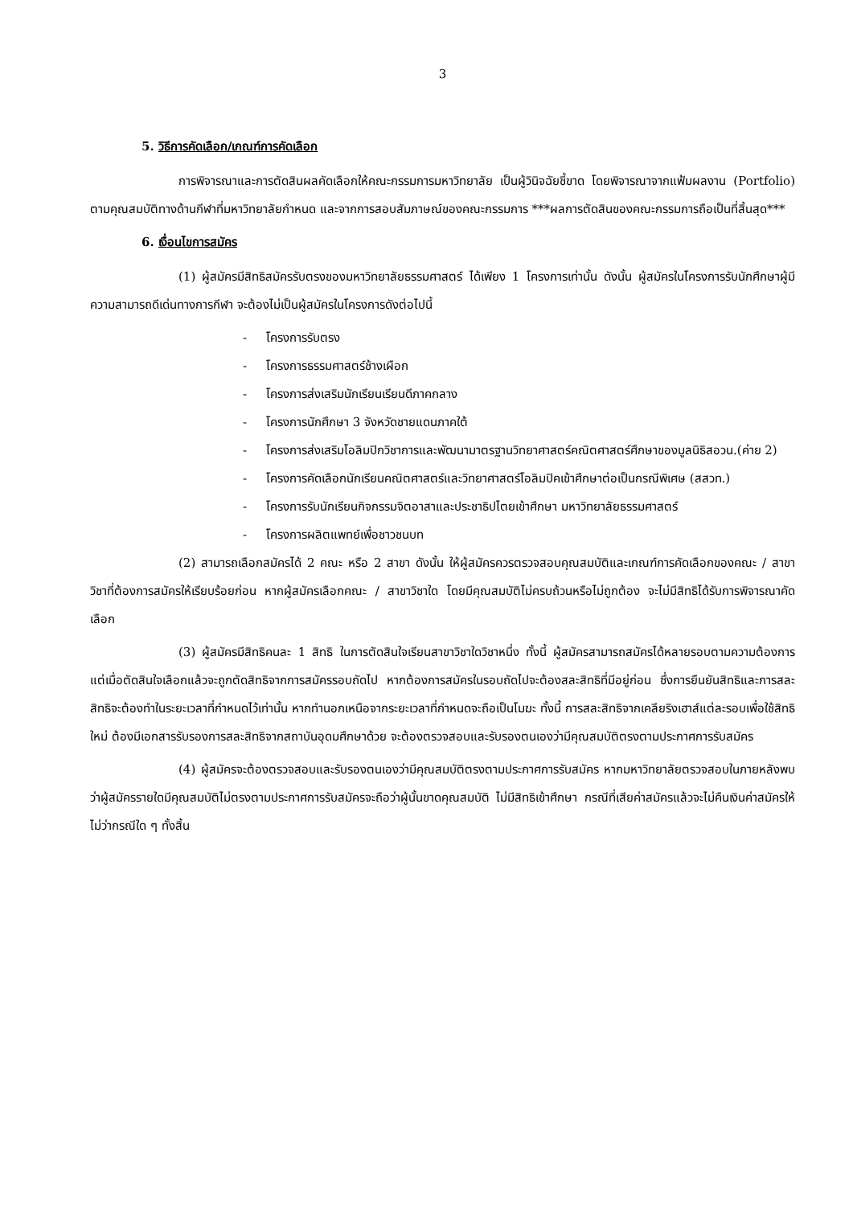3
5. วิธีการคัดเลือก/เกณฑ์การคัดเลือก
การพิจารณาและการตัดสินผลคัดเลือกให้คณะกรรมการมหาวิทยาลัย เป็นผู้วินิจฉัยชี้ขาด โดยพิจารณาจากแฟ้มผลงาน (Portfolio) ตามคุณสมบัติทางด้านกีฬาที่มหาวิทยาลัยกำหนด และจากการสอบสัมภาษณ์ของคณะกรรมการ ***ผลการตัดสินของคณะกรรมการถือเป็นที่สิ้นสุด***
6. เงื่อนไขการสมัคร
(1) ผู้สมัครมีสิทธิสมัครรับตรงของมหาวิทยาลัยธรรมศาสตร์ ได้เพียง 1 โครงการเท่านั้น ดังนั้น ผู้สมัครในโครงการรับนักศึกษาผู้มีความสามารถดีเด่นทางการกีฬา จะต้องไม่เป็นผู้สมัครในโครงการดังต่อไปนี้
- โครงการรับตรง
- โครงการธรรมศาสตร์ช้างเผือก
- โครงการส่งเสริมนักเรียนเรียนดีภาคกลาง
- โครงการนักศึกษา 3 จังหวัดชายแดนภาคใต้
- โครงการส่งเสริมโอลิมปิกวิชาการและพัฒนามาตรฐานวิทยาศาสตร์คณิตศาสตร์ศึกษาของมูลนิธิสอวน.(ค่าย 2)
- โครงการคัดเลือกนักเรียนคณิตศาสตร์และวิทยาศาสตร์โอลิมปิคเข้าศึกษาต่อเป็นกรณีพิเศษ (สสวท.)
- โครงการรับนักเรียนกิจกรรมจิตอาสาและประชาธิปไตยเข้าศึกษา มหาวิทยาลัยธรรมศาสตร์
- โครงการผลิตแพทย์เพื่อชาวชนบท
(2) สามารถเลือกสมัครได้ 2 คณะ หรือ 2 สาขา ดังนั้น ให้ผู้สมัครควรตรวจสอบคุณสมบัติและเกณฑ์การคัดเลือกของคณะ / สาขาวิชาที่ต้องการสมัครให้เรียบร้อยก่อน หากผู้สมัครเลือกคณะ / สาขาวิชาใด โดยมีคุณสมบัติไม่ครบถ้วนหรือไม่ถูกต้อง จะไม่มีสิทธิได้รับการพิจารณาคัดเลือก
(3) ผู้สมัครมีสิทธิคนละ 1 สิทธิ ในการตัดสินใจเรียนสาขาวิชาใดวิชาหนึ่ง ทั้งนี้ ผู้สมัครสามารถสมัครได้หลายรอบตามความต้องการ แต่เมื่อตัดสินใจเลือกแล้วจะถูกตัดสิทธิจากการสมัครรอบถัดไป หากต้องการสมัครในรอบถัดไปจะต้องสละสิทธิที่มีอยู่ก่อน ซึ่งการยืนยันสิทธิและการสละสิทธิจะต้องทำในระยะเวลาที่กำหนดไว้เท่านั้น หากทำนอกเหนือจากระยะเวลาที่กำหนดจะถือเป็นโมฆะ ทั้งนี้ การสละสิทธิจากเคลียริงเฮาส์แต่ละรอบเพื่อใช้สิทธิใหม่ ต้องมีเอกสารรับรองการสละสิทธิจากสถาบันอุดมศึกษาด้วย จะต้องตรวจสอบและรับรองตนเองว่ามีคุณสมบัติตรงตามประกาศการรับสมัคร
(4) ผู้สมัครจะต้องตรวจสอบและรับรองตนเองว่ามีคุณสมบัติตรงตามประกาศการรับสมัคร หากมหาวิทยาลัยตรวจสอบในภายหลังพบว่าผู้สมัครรายใดมีคุณสมบัติไม่ตรงตามประกาศการรับสมัครจะถือว่าผู้นั้นขาดคุณสมบัติ ไม่มีสิทธิเข้าศึกษา กรณีที่เสียค่าสมัครแล้วจะไม่คืนเงินค่าสมัครให้ไม่ว่ากรณีใด ๆ ทั้งสิ้น